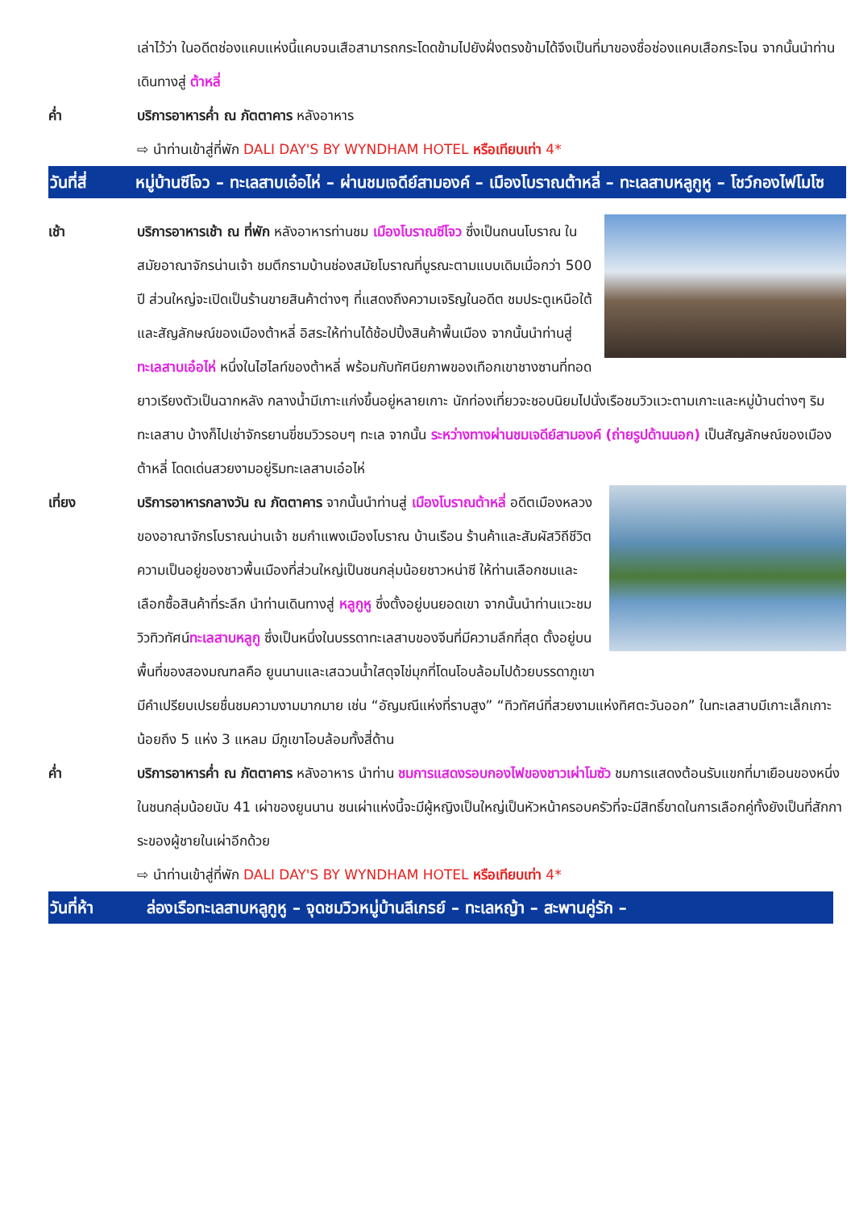เล่าไว้ว่า ในอดีตช่องแคบแห่งนี้แคบจนเสือสามารถกระโดดข้ามไปยังฝั่งตรงข้ามได้จึงเป็นที่มาของชื่อช่องแคบเสือกระโจน จากนั้นนำท่านเดินทางสู่ ต้าหลี่
ค่ำ บริการอาหารค่ำ ณ ภัตตาคาร หลังอาหาร
⇨ นำท่านเข้าสู่ที่พัก DALI DAY'S BY WYNDHAM HOTEL หรือเทียบเท่า 4*
วันที่สี่
หมู่บ้านซีโจว – ทะเลสาบเอ๋อไห่ – ผ่านชมเจดีย์สามองค์ – เมืองโบราณต้าหลี่ – ทะเลสาบหลูกูหู – โชว์กองไฟโมโซ
เช้า บริการอาหารเช้า ณ ที่พัก หลังอาหารท่านชม เมืองโบราณซีโจว ซึ่งเป็นถนนโบราณ ในสมัยอาณาจักรน่านเจ้า ชมตึกรามบ้านช่องสมัยโบราณที่บูรณะตามแบบเดิมเมื่อกว่า 500 ปี ส่วนใหญ่จะเปิดเป็นร้านขายสินค้าต่างๆ ที่แสดงถึงความเจริญในอดีต ชมประตูเหนือใต้ และสัญลักษณ์ของเมืองต้าหลี่ อิสระให้ท่านได้ช้อปปิ้งสินค้าพื้นเมือง จากนั้นนำท่านสู่ ทะเลสาบเอ๋อไห่ หนึ่งในไฮไลท์ของต้าหลี่ พร้อมกับทัศนียภาพของเทือกเขาชางซานที่ทอดยาวเรียงตัวเป็นฉากหลัง กลางน้ำมีเกาะแก่งขึ้นอยู่หลายเกาะ นักท่องเที่ยวจะชอบนิยมไปนั่งเรือชมวิวแวะตามเกาะและหมู่บ้านต่างๆ ริมทะเลสาบ บ้างก็ไปเช่าจักรยานขี่ชมวิวรอบๆ ทะเล จากนั้น ระหว่างทางผ่านชมเจดีย์สามองค์ (ถ่ายรูปด้านนอก) เป็นสัญลักษณ์ของเมืองต้าหลี่ โดดเด่นสวยงามอยู่ริมทะเลสาบเอ๋อไห่
เที่ยง บริการอาหารกลางวัน ณ ภัตตาคาร จากนั้นนำท่านสู่ เมืองโบราณต้าหลี่ อดีตเมืองหลวงของอาณาจักรโบราณน่านเจ้า ชมกำแพงเมืองโบราณ บ้านเรือน ร้านค้าและสัมผัสวิถีชีวิตความเป็นอยู่ของชาวพื้นเมืองที่ส่วนใหญ่เป็นชนกลุ่มน้อยชาวหน่าซี ให้ท่านเลือกชมและเลือกซื้อสินค้าที่ระลึก นำท่านเดินทางสู่ หลูกูหู ซึ่งตั้งอยู่บนยอดเขา จากนั้นนำท่านแวะชมวิวทิวทัศน์ทะเลสาบหลูกู ซึ่งเป็นหนึ่งในบรรดาทะเลสาบของจีนที่มีความลึกที่สุด ตั้งอยู่บนพื้นที่ของสองมณฑลคือ ยูนนานและเสฉวนน้ำใสดุจไข่มุกที่โดนโอบล้อมไปด้วยบรรดาภูเขา มีคำเปรียบเปรยชื่นชมความงามมากมาย เช่น “อัญมณีแห่งที่ราบสูง” “ทิวทัศน์ที่สวยงามแห่งทิศตะวันออก” ในทะเลสาบมีเกาะเล็กเกาะน้อยถึง 5 แห่ง 3 แหลม มีภูเขาโอบล้อมทั้งสี่ด้าน
ค่ำ บริการอาหารค่ำ ณ ภัตตาคาร หลังอาหาร นำท่าน ชมการแสดงรอบกองไฟของชาวเผ่าโมซัว ชมการแสดงต้อนรับแขกที่มาเยือนของหนึ่งในชนกลุ่มน้อยนับ 41 เผ่าของยูนนาน ชนเผ่าแห่งนี้จะมีผู้หญิงเป็นใหญ่เป็นหัวหน้าครอบครัวที่จะมีสิทธิ์ขาดในการเลือกคู่ทั้งยังเป็นที่สักการะของผู้ชายในเผ่าอีกด้วย
⇨ นำท่านเข้าสู่ที่พัก DALI DAY'S BY WYNDHAM HOTEL หรือเทียบเท่า 4*
วันที่ห้า ล่องเรือทะเลสาบหลูกูหู – จุดชมวิวหมู่บ้านลีเกรย์ – ทะเลหญ้า – สะพานคู่รัก –